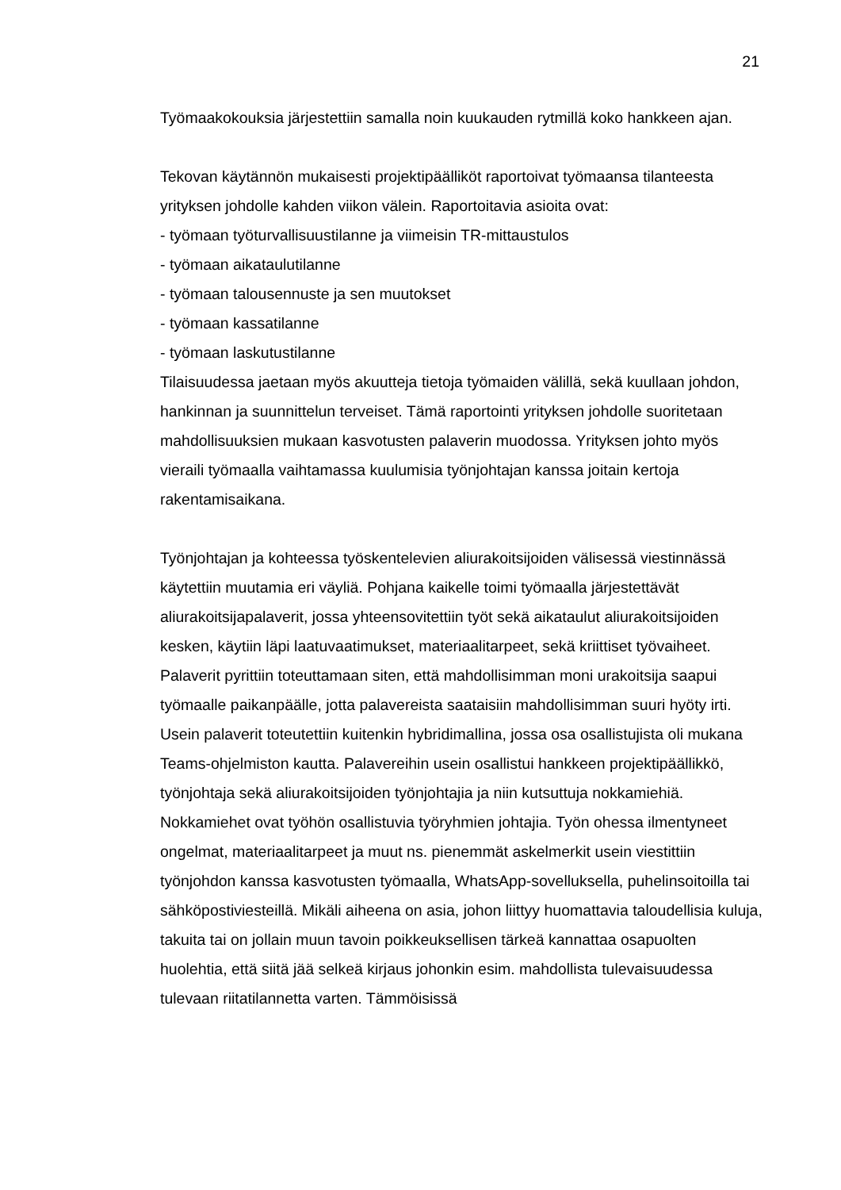21
Työmaakokouksia järjestettiin samalla noin kuukauden rytmillä koko hankkeen ajan.
Tekovan käytännön mukaisesti projektipäälliköt raportoivat työmaansa tilanteesta yrityksen johdolle kahden viikon välein. Raportoitavia asioita ovat:
- työmaan työturvallisuustilanne ja viimeisin TR-mittaustulos
- työmaan aikataulutilanne
- työmaan talousennuste ja sen muutokset
- työmaan kassatilanne
- työmaan laskutustilanne
Tilaisuudessa jaetaan myös akuutteja tietoja työmaiden välillä, sekä kuullaan johdon, hankinnan ja suunnittelun terveiset. Tämä raportointi yrityksen johdolle suoritetaan mahdollisuuksien mukaan kasvotusten palaverin muodossa. Yrityksen johto myös vieraili työmaalla vaihtamassa kuulumisia työnjohtajan kanssa joitain kertoja rakentamisaikana.
Työnjohtajan ja kohteessa työskentelevien aliurakoitsijoiden välisessä viestinnässä käytettiin muutamia eri väyliä. Pohjana kaikelle toimi työmaalla järjestettävät aliurakoitsijapalaverit, jossa yhteensovitettiin työt sekä aikataulut aliurakoitsijoiden kesken, käytiin läpi laatuvaatimukset, materiaalitarpeet, sekä kriittiset työvaiheet. Palaverit pyrittiin toteuttamaan siten, että mahdollisimman moni urakoitsija saapui työmaalle paikanpäälle, jotta palavereista saataisiin mahdollisimman suuri hyöty irti. Usein palaverit toteutettiin kuitenkin hybridimallina, jossa osa osallistujista oli mukana Teams-ohjelmiston kautta. Palavereihin usein osallistui hankkeen projektipäällikkö, työnjohtaja sekä aliurakoitsijoiden työnjohtajia ja niin kutsuttuja nokkamiehiä. Nokkamiehet ovat työhön osallistuvia työryhmien johtajia. Työn ohessa ilmentyneet ongelmat, materiaalitarpeet ja muut ns. pienemmät askelmerkit usein viestittiin työnjohdon kanssa kasvotusten työmaalla, WhatsApp-sovelluksella, puhelinsoitoilla tai sähköpostiviesteillä. Mikäli aiheena on asia, johon liittyy huomattavia taloudellisia kuluja, takuita tai on jollain muun tavoin poikkeuksellisen tärkeä kannattaa osapuolten huolehtia, että siitä jää selkeä kirjaus johonkin esim. mahdollista tulevaisuudessa tulevaan riitatilannetta varten. Tämmöisissä